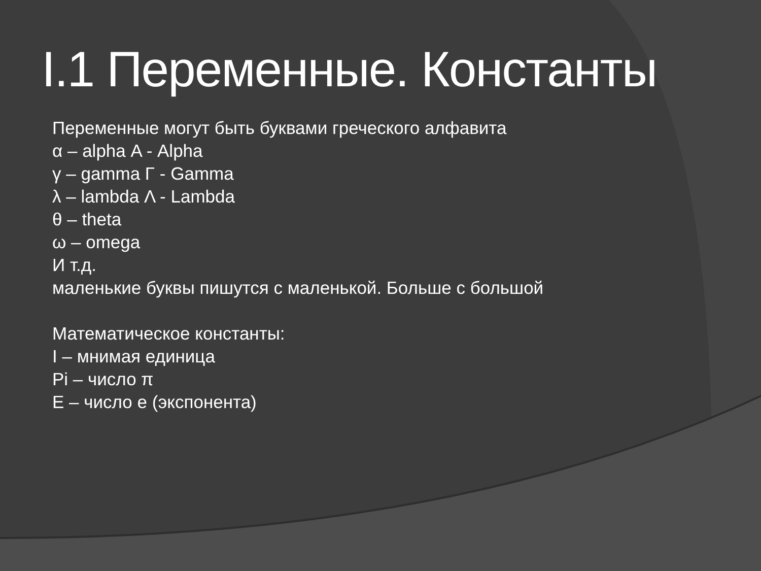I.1 Переменные. Константы
Переменные могут быть буквами греческого алфавита
α – alpha Α - Alpha
γ – gamma Γ - Gamma
λ – lambda Λ - Lambda
θ – theta
ω – omega
И т.д.
маленькие буквы пишутся с маленькой. Больше с большой
Математическое константы:
I – мнимая единица
Pi – число π
E – число e (экспонента)